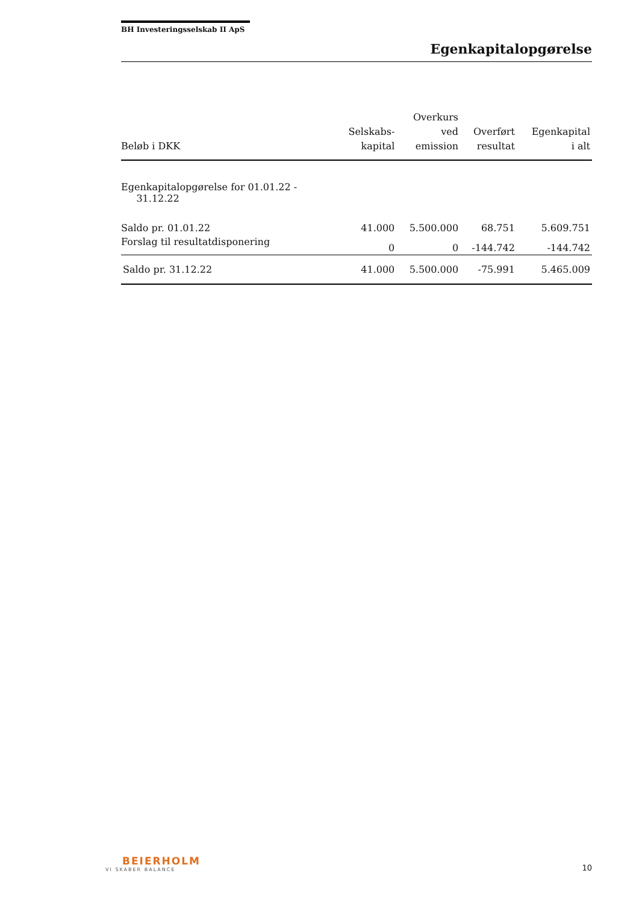BH Investeringsselskab II ApS
Egenkapitalopgørelse
| Beløb i DKK | Selskabs- kapital | Overkurs ved emission | Overført resultat | Egenkapital i alt |
| --- | --- | --- | --- | --- |
| Egenkapitalopgørelse for 01.01.22 - 31.12.22 | | | | |
| Saldo pr. 01.01.22 | 41.000 | 5.500.000 | 68.751 | 5.609.751 |
| Forslag til resultatdisponering | 0 | 0 | -144.742 | -144.742 |
| Saldo pr. 31.12.22 | 41.000 | 5.500.000 | -75.991 | 5.465.009 |
BEIERHOLM
VI SKABER BALANCE
10